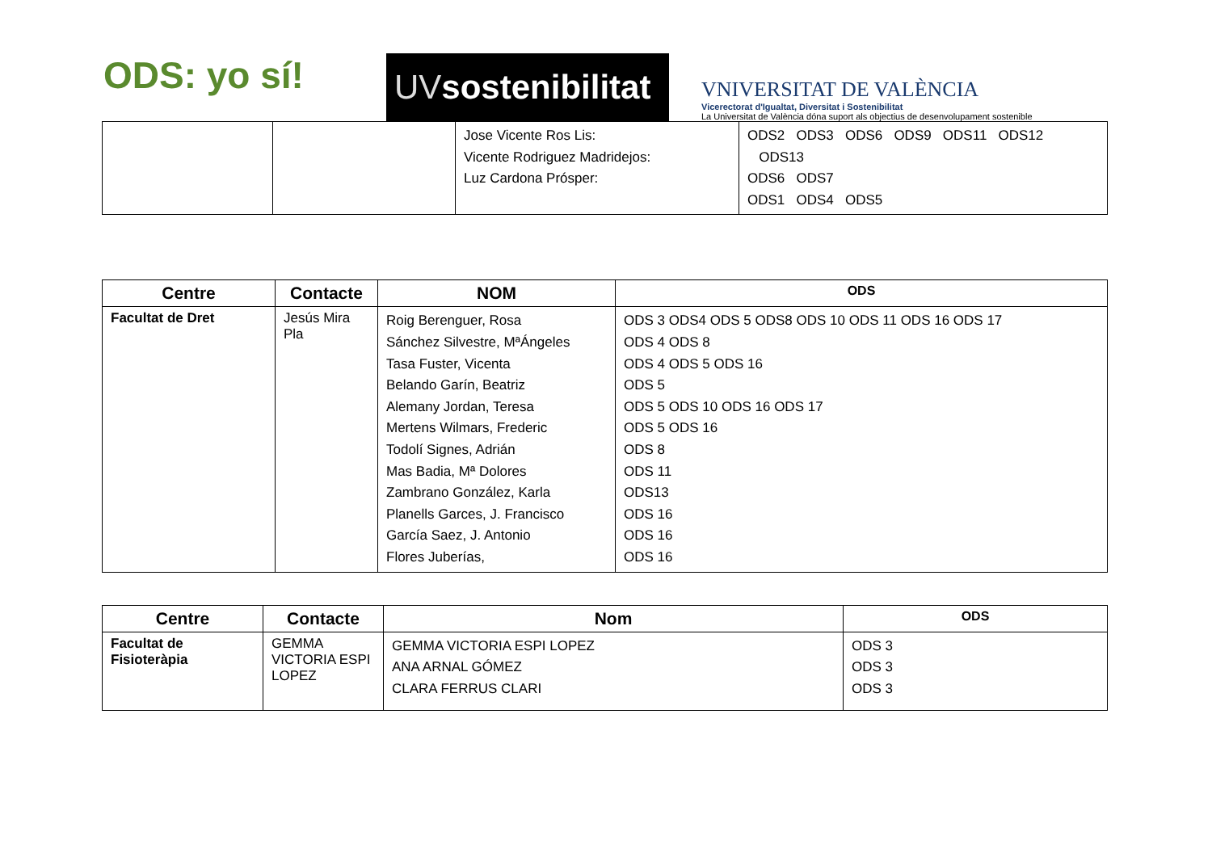ODS: yo sí!
UVsostenibilitat
VNIVERSITAT DE VALÈNCIA
Vicerectorat d'Igualtat, Diversitat i Sostenibilitat
La Universitat de València dóna suport als objectius de desenvolupament sostenible
| | | Jose Vicente Ros Lis: Vicente Rodriguez Madridejos: Luz Cardona Prósper: | ODS2 ODS3 ODS6 ODS9 ODS11 ODS12 ODS13 ODS6 ODS7 ODS1 ODS4 ODS5 |
| Centre | Contacte | NOM | ODS |
| --- | --- | --- | --- |
| Facultat de Dret | Jesús Mira Pla | Roig Berenguer, Rosa Sánchez Silvestre, MªÁngeles Tasa Fuster, Vicenta Belando Garín, Beatriz Alemany Jordan, Teresa Mertens Wilmars, Frederic Todolí Signes, Adrián Mas Badia, Mª Dolores Zambrano González, Karla Planells Garces, J. Francisco García Saez, J. Antonio Flores Juberías, | ODS 3 ODS4 ODS 5 ODS8 ODS 10 ODS 11 ODS 16 ODS 17 ODS 4 ODS 8 ODS 4 ODS 5 ODS 16 ODS 5 ODS 5 ODS 10 ODS 16 ODS 17 ODS 5 ODS 16 ODS 8 ODS 11 ODS13 ODS 16 ODS 16 ODS 16 |
| Centre | Contacte | Nom | ODS |
| --- | --- | --- | --- |
| Facultat de Fisioteràpia | GEMMA VICTORIA ESPI LOPEZ | GEMMA VICTORIA ESPI LOPEZ ANA ARNAL GÓMEZ CLARA FERRUS CLARI | ODS 3 ODS 3 ODS 3 |